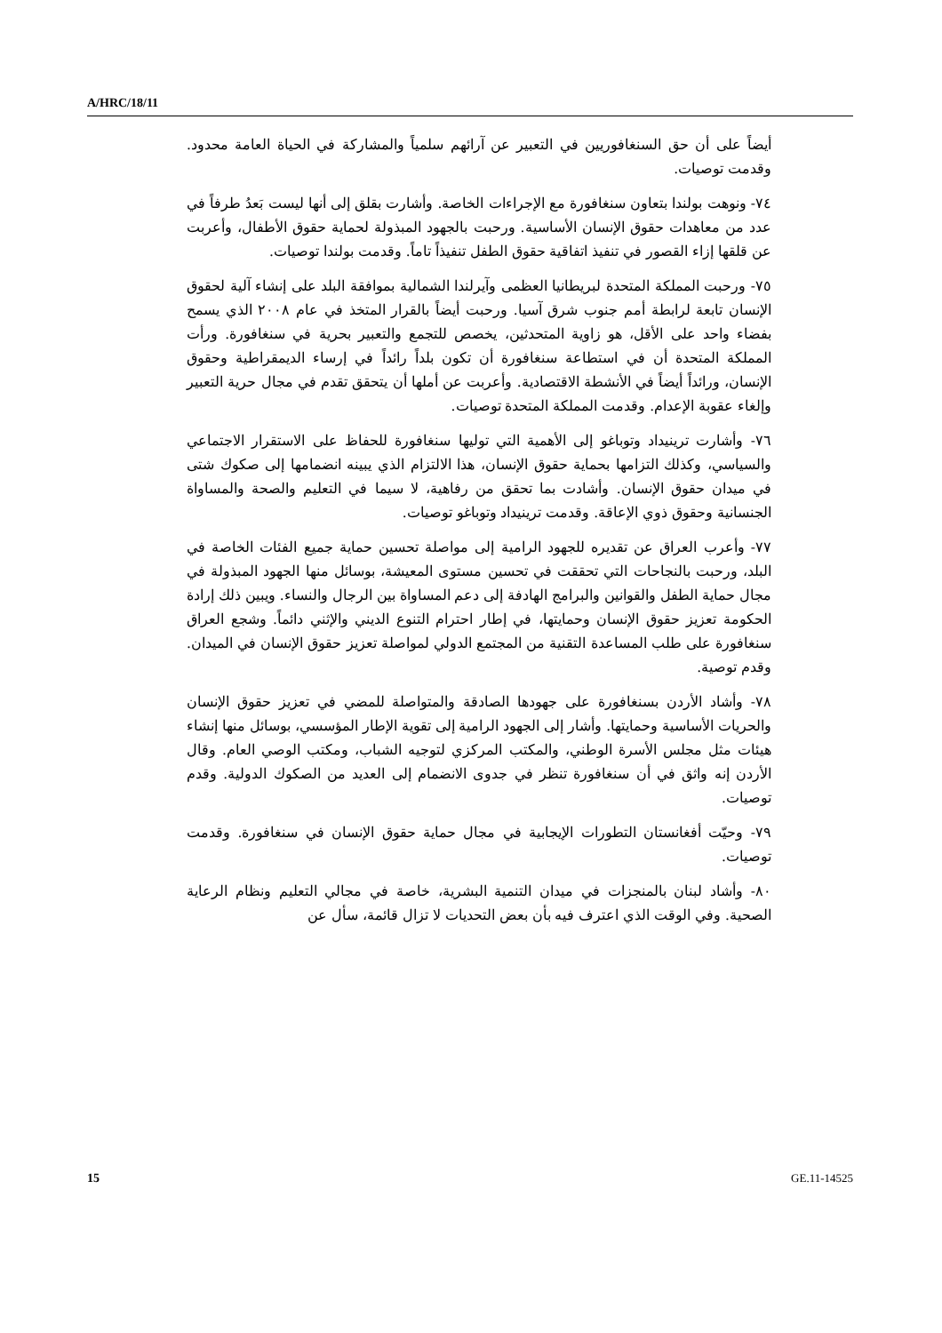A/HRC/18/11
أيضاً على أن حق السنغافوريين في التعبير عن آرائهم سلمياً والمشاركة في الحياة العامة محدود. وقدمت توصيات.
٧٤- ونوهت بولندا بتعاون سنغافورة مع الإجراءات الخاصة. وأشارت بقلق إلى أنها ليست بَعدُ طرفاً في عدد من معاهدات حقوق الإنسان الأساسية. ورحبت بالجهود المبذولة لحماية حقوق الأطفال، وأعربت عن قلقها إزاء القصور في تنفيذ اتفاقية حقوق الطفل تنفيذاً تاماً. وقدمت بولندا توصيات.
٧٥- ورحبت المملكة المتحدة لبريطانيا العظمى وآيرلندا الشمالية بموافقة البلد على إنشاء آلية لحقوق الإنسان تابعة لرابطة أمم جنوب شرق آسيا. ورحبت أيضاً بالقرار المتخذ في عام ٢٠٠٨ الذي يسمح بفضاء واحد على الأقل، هو زاوية المتحدثين، يخصص للتجمع والتعبير بحرية في سنغافورة. ورأت المملكة المتحدة أن في استطاعة سنغافورة أن تكون بلداً رائداً في إرساء الديمقراطية وحقوق الإنسان، ورائداً أيضاً في الأنشطة الاقتصادية. وأعربت عن أملها أن يتحقق تقدم في مجال حرية التعبير وإلغاء عقوبة الإعدام. وقدمت المملكة المتحدة توصيات.
٧٦- وأشارت ترينيداد وتوباغو إلى الأهمية التي توليها سنغافورة للحفاظ على الاستقرار الاجتماعي والسياسي، وكذلك التزامها بحماية حقوق الإنسان، هذا الالتزام الذي يبينه انضمامها إلى صكوك شتى في ميدان حقوق الإنسان. وأشادت بما تحقق من رفاهية، لا سيما في التعليم والصحة والمساواة الجنسانية وحقوق ذوي الإعاقة. وقدمت ترينيداد وتوباغو توصيات.
٧٧- وأعرب العراق عن تقديره للجهود الرامية إلى مواصلة تحسين حماية جميع الفئات الخاصة في البلد، ورحبت بالنجاحات التي تحققت في تحسين مستوى المعيشة، بوسائل منها الجهود المبذولة في مجال حماية الطفل والقوانين والبرامج الهادفة إلى دعم المساواة بين الرجال والنساء. ويبين ذلك إرادة الحكومة تعزيز حقوق الإنسان وحمايتها، في إطار احترام التنوع الديني والإثني دائماً. وشجع العراق سنغافورة على طلب المساعدة التقنية من المجتمع الدولي لمواصلة تعزيز حقوق الإنسان في الميدان. وقدم توصية.
٧٨- وأشاد الأردن بسنغافورة على جهودها الصادقة والمتواصلة للمضي في تعزيز حقوق الإنسان والحريات الأساسية وحمايتها. وأشار إلى الجهود الرامية إلى تقوية الإطار المؤسسي، بوسائل منها إنشاء هيئات مثل مجلس الأسرة الوطني، والمكتب المركزي لتوجيه الشباب، ومكتب الوصي العام. وقال الأردن إنه واثق في أن سنغافورة تنظر في جدوى الانضمام إلى العديد من الصكوك الدولية. وقدم توصيات.
٧٩- وحيّت أفغانستان التطورات الإيجابية في مجال حماية حقوق الإنسان في سنغافورة. وقدمت توصيات.
٨٠- وأشاد لبنان بالمنجزات في ميدان التنمية البشرية، خاصة في مجالي التعليم ونظام الرعاية الصحية. وفي الوقت الذي اعترف فيه بأن بعض التحديات لا تزال قائمة، سأل عن
15 GE.11-14525